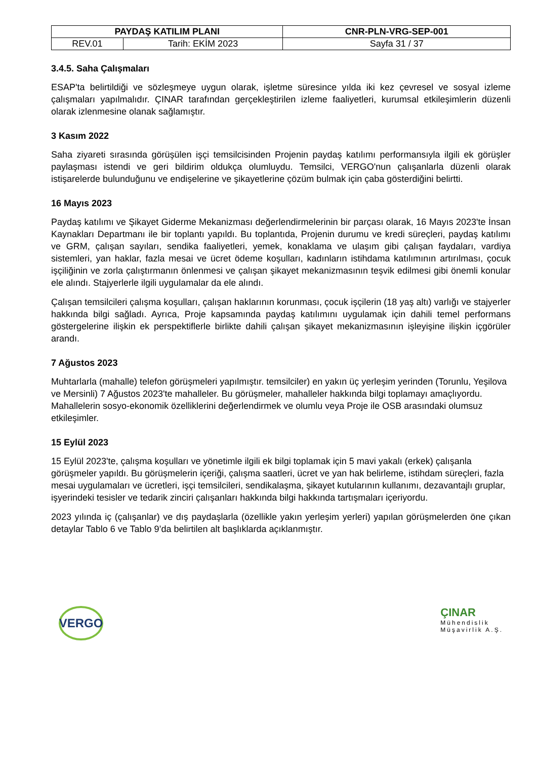| PAYDAŞ KATILIM PLANI | | CNR-PLN-VRG-SEP-001 |
| REV.01 | Tarih: EKİM 2023 | Sayfa 31 / 37 |
3.4.5. Saha Çalışmaları
ESAP'ta belirtildiği ve sözleşmeye uygun olarak, işletme süresince yılda iki kez çevresel ve sosyal izleme çalışmaları yapılmalıdır. ÇINAR tarafından gerçekleştirilen izleme faaliyetleri, kurumsal etkileşimlerin düzenli olarak izlenmesine olanak sağlamıştır.
3 Kasım 2022
Saha ziyareti sırasında görüşülen işçi temsilcisinden Projenin paydaş katılımı performansıyla ilgili ek görüşler paylaşması istendi ve geri bildirim oldukça olumluydu. Temsilci, VERGO'nun çalışanlarla düzenli olarak istişarelerde bulunduğunu ve endişelerine ve şikayetlerine çözüm bulmak için çaba gösterdiğini belirtti.
16 Mayıs 2023
Paydaş katılımı ve Şikayet Giderme Mekanizması değerlendirmelerinin bir parçası olarak, 16 Mayıs 2023'te İnsan Kaynakları Departmanı ile bir toplantı yapıldı. Bu toplantıda, Projenin durumu ve kredi süreçleri, paydaş katılımı ve GRM, çalışan sayıları, sendika faaliyetleri, yemek, konaklama ve ulaşım gibi çalışan faydaları, vardiya sistemleri, yan haklar, fazla mesai ve ücret ödeme koşulları, kadınların istihdama katılımının artırılması, çocuk işçiliğinin ve zorla çalıştırmanın önlenmesi ve çalışan şikayet mekanizmasının teşvik edilmesi gibi önemli konular ele alındı. Stajyerlerle ilgili uygulamalar da ele alındı.
Çalışan temsilcileri çalışma koşulları, çalışan haklarının korunması, çocuk işçilerin (18 yaş altı) varlığı ve stajyerler hakkında bilgi sağladı. Ayrıca, Proje kapsamında paydaş katılımını uygulamak için dahili temel performans göstergelerine ilişkin ek perspektiflerle birlikte dahili çalışan şikayet mekanizmasının işleyişine ilişkin içgörüler arandı.
7 Ağustos 2023
Muhtarlarla (mahalle) telefon görüşmeleri yapılmıştır. temsilciler) en yakın üç yerleşim yerinden (Torunlu, Yeşilova ve Mersinli) 7 Ağustos 2023'te mahalleler. Bu görüşmeler, mahalleler hakkında bilgi toplamayı amaçlıyordu. Mahallelerin sosyo-ekonomik özelliklerini değerlendirmek ve olumlu veya Proje ile OSB arasındaki olumsuz etkileşimler.
15 Eylül 2023
15 Eylül 2023'te, çalışma koşulları ve yönetimle ilgili ek bilgi toplamak için 5 mavi yakalı (erkek) çalışanla görüşmeler yapıldı. Bu görüşmelerin içeriği, çalışma saatleri, ücret ve yan hak belirleme, istihdam süreçleri, fazla mesai uygulamaları ve ücretleri, işçi temsilcileri, sendikalaşma, şikayet kutularının kullanımı, dezavantajlı gruplar, işyerindeki tesisler ve tedarik zinciri çalışanları hakkında bilgi hakkında tartışmaları içeriyordu.
2023 yılında iç (çalışanlar) ve dış paydaşlarla (özellikle yakın yerleşim yerleri) yapılan görüşmelerden öne çıkan detaylar Tablo 6 ve Tablo 9’da belirtilen alt başlıklarda açıklanmıştır.
VERGO
ÇINAR
Mühendislik
Müşavirlik A.Ş.